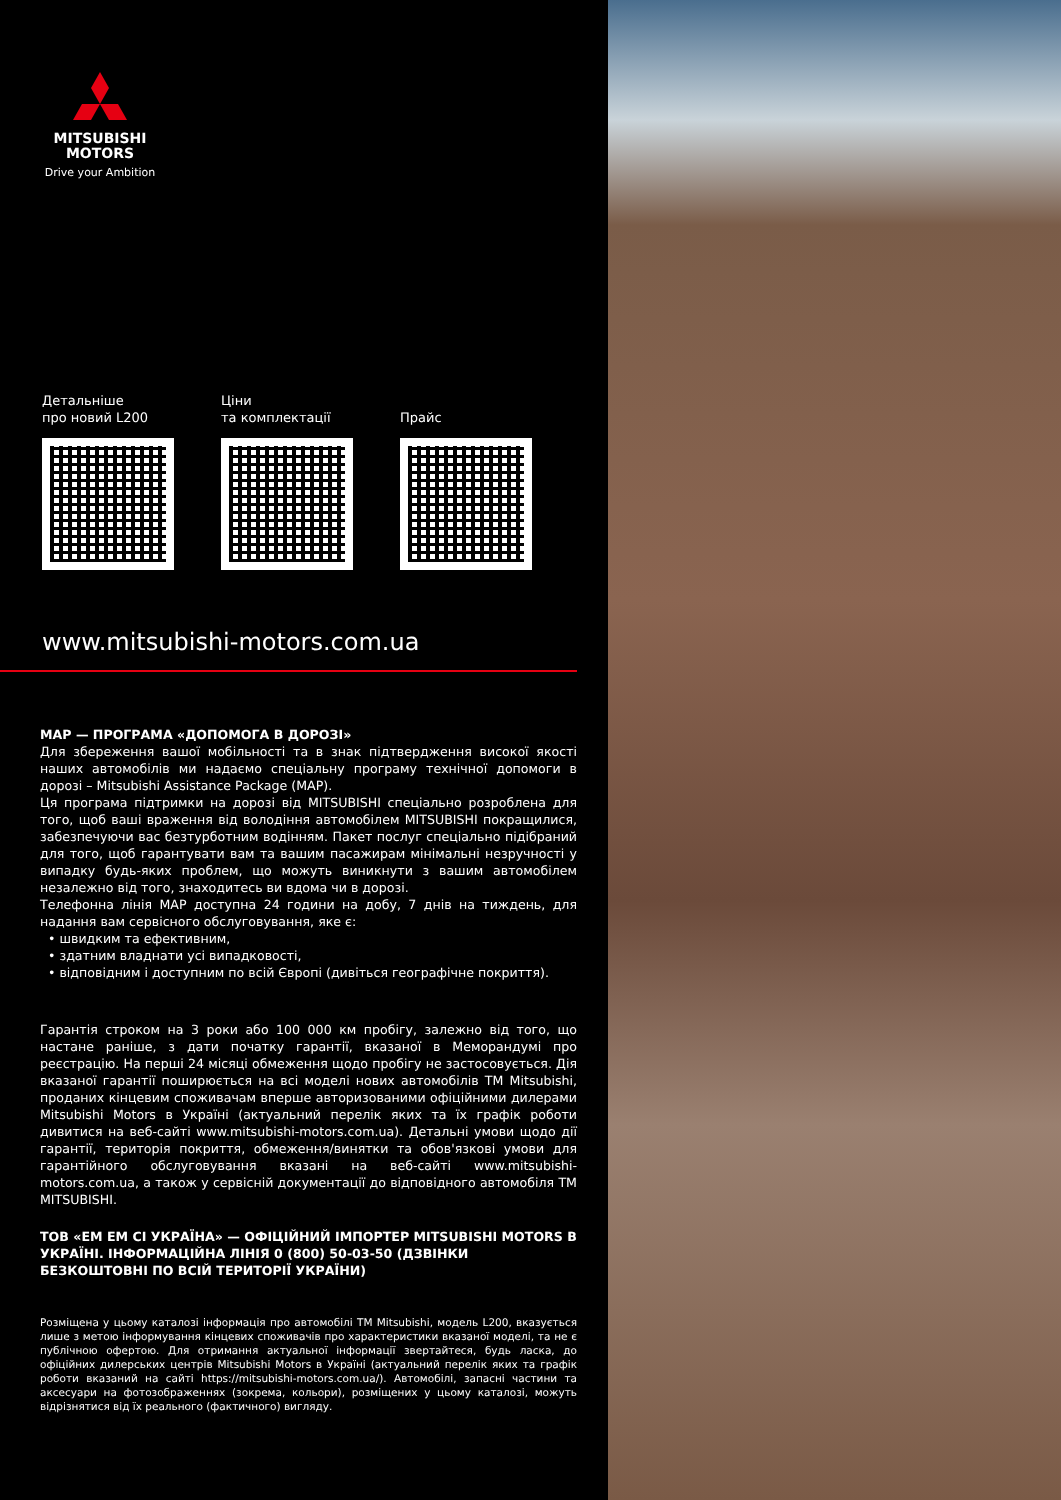MITSUBISHI
MOTORS
Drive your Ambition
Детальніше
про новий L200
Ціни
та комплектації
Прайс
www.mitsubishi-motors.com.ua
MAP — ПРОГРАМА «ДОПОМОГА В ДОРОЗІ»
Для збереження вашої мобільності та в знак підтвердження високої якості наших автомобілів ми надаємо спеціальну програму технічної допомоги в дорозі – Mitsubishi Assistance Package (MAP).
Ця програма підтримки на дорозі від MITSUBISHI спеціально розроблена для того, щоб ваші враження від володіння автомобілем MITSUBISHI покращилися, забезпечуючи вас безтурботним водінням. Пакет послуг спеціально підібраний для того, щоб гарантувати вам та вашим пасажирам мінімальні незручності у випадку будь-яких проблем, що можуть виникнути з вашим автомобілем незалежно від того, знаходитесь ви вдома чи в дорозі.
Телефонна лінія MAP доступна 24 години на добу, 7 днів на тиждень, для надання вам сервісного обслуговування, яке є:
• швидким та ефективним,
• здатним владнати усі випадковості,
• відповідним і доступним по всій Європі (дивіться географічне покриття).
Гарантія строком на 3 роки або 100 000 км пробігу, залежно від того, що настане раніше, з дати початку гарантії, вказаної в Меморандумі про реєстрацію. На перші 24 місяці обмеження щодо пробігу не застосовується. Дія вказаної гарантії поширюється на всі моделі нових автомобілів ТМ Mitsubishi, проданих кінцевим споживачам вперше авторизованими офіційними дилерами Mitsubishi Motors в Україні (актуальний перелік яких та їх графік роботи дивитися на веб-сайті www.mitsubishi-motors.com.ua). Детальні умови щодо дії гарантії, територія покриття, обмеження/винятки та обов'язкові умови для гарантійного обслуговування вказані на веб-сайті www.mitsubishi-motors.com.ua, а також у сервісній документації до відповідного автомобіля ТМ MITSUBISHI.
ТОВ «ЕМ ЕМ СІ УКРАЇНА» — ОФІЦІЙНИЙ ІМПОРТЕР MITSUBISHI MOTORS В УКРАЇНІ. ІНФОРМАЦІЙНА ЛІНІЯ 0 (800) 50-03-50 (ДЗВІНКИ БЕЗКОШТОВНІ ПО ВСІЙ ТЕРИТОРІЇ УКРАЇНИ)
Розміщена у цьому каталозі інформація про автомобілі ТМ Mitsubishi, модель L200, вказується лише з метою інформування кінцевих споживачів про характеристики вказаної моделі, та не є публічною офертою. Для отримання актуальної інформації звертайтеся, будь ласка, до офіційних дилерських центрів Mitsubishi Motors в Україні (актуальний перелік яких та графік роботи вказаний на сайті https://mitsubishi-motors.com.ua/). Автомобілі, запасні частини та аксесуари на фотозображеннях (зокрема, кольори), розміщених у цьому каталозі, можуть відрізнятися від їх реального (фактичного) вигляду.